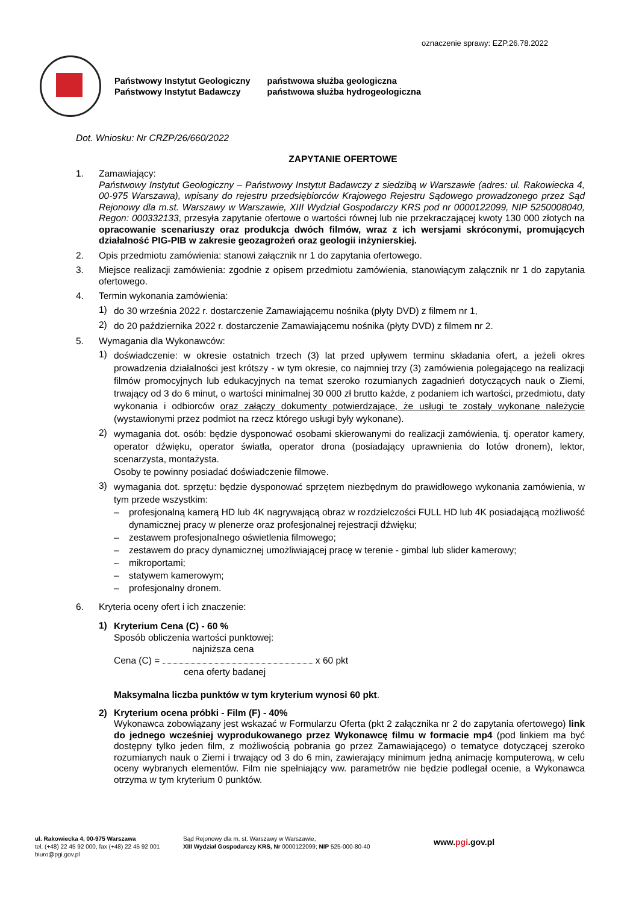oznaczenie sprawy: EZP.26.78.2022
Państwowy Instytut Geologiczny
Państwowy Instytut Badawczy
państwowa służba geologiczna
państwowa służba hydrogeologiczna
Dot. Wniosku: Nr CRZP/26/660/2022
ZAPYTANIE OFERTOWE
1. Zamawiający:
Państwowy Instytut Geologiczny – Państwowy Instytut Badawczy z siedzibą w Warszawie (adres: ul. Rakowiecka 4, 00-975 Warszawa), wpisany do rejestru przedsiębiorców Krajowego Rejestru Sądowego prowadzonego przez Sąd Rejonowy dla m.st. Warszawy w Warszawie, XIII Wydział Gospodarczy KRS pod nr 0000122099, NIP 5250008040, Regon: 000332133, przesyła zapytanie ofertowe o wartości równej lub nie przekraczającej kwoty 130 000 złotych na opracowanie scenariuszy oraz produkcja dwóch filmów, wraz z ich wersjami skróconymi, promujących działalność PIG-PIB w zakresie geozagrożeń oraz geologii inżynierskiej.
2. Opis przedmiotu zamówienia: stanowi załącznik nr 1 do zapytania ofertowego.
3. Miejsce realizacji zamówienia: zgodnie z opisem przedmiotu zamówienia, stanowiącym załącznik nr 1 do zapytania ofertowego.
4. Termin wykonania zamówienia:
1)
do 30 września 2022 r. dostarczenie Zamawiającemu nośnika (płyty DVD) z filmem nr 1,
2)
do 20 października 2022 r. dostarczenie Zamawiającemu nośnika (płyty DVD) z filmem nr 2.
5. Wymagania dla Wykonawców:
1)
doświadczenie: w okresie ostatnich trzech (3) lat przed upływem terminu składania ofert, a jeżeli okres prowadzenia działalności jest krótszy - w tym okresie, co najmniej trzy (3) zamówienia polegającego na realizacji filmów promocyjnych lub edukacyjnych na temat szeroko rozumianych zagadnień dotyczących nauk o Ziemi, trwający od 3 do 6 minut, o wartości minimalnej 30 000 zł brutto każde, z podaniem ich wartości, przedmiotu, daty wykonania i odbiorców oraz załączy dokumenty potwierdzające, że usługi te zostały wykonane należycie (wystawionymi przez podmiot na rzecz którego usługi były wykonane).
2)
wymagania dot. osób: będzie dysponować osobami skierowanymi do realizacji zamówienia, tj. operator kamery, operator dźwięku, operator światła, operator drona (posiadający uprawnienia do lotów dronem), lektor, scenarzysta, montażysta.
Osoby te powinny posiadać doświadczenie filmowe.
3)
wymagania dot. sprzętu: będzie dysponować sprzętem niezbędnym do prawidłowego wykonania zamówienia, w tym przede wszystkim:
– profesjonalną kamerą HD lub 4K nagrywającą obraz w rozdzielczości FULL HD lub 4K posiadającą możliwość dynamicznej pracy w plenerze oraz profesjonalnej rejestracji dźwięku;
– zestawem profesjonalnego oświetlenia filmowego;
– zestawem do pracy dynamicznej umożliwiającej pracę w terenie - gimbal lub slider kamerowy;
– mikroportami;
– statywem kamerowym;
– profesjonalny dronem.
6. Kryteria oceny ofert i ich znaczenie:
1)
Kryterium Cena (C) - 60 %
Sposób obliczenia wartości punktowej:
najniższa cena
Cena (C) = x 60 pkt
cena oferty badanej
Maksymalna liczba punktów w tym kryterium wynosi 60 pkt.
2)
Kryterium ocena próbki - Film (F) - 40%
Wykonawca zobowiązany jest wskazać w Formularzu Oferta (pkt 2 załącznika nr 2 do zapytania ofertowego) link do jednego wcześniej wyprodukowanego przez Wykonawcę filmu w formacie mp4 (pod linkiem ma być dostępny tylko jeden film, z możliwością pobrania go przez Zamawiającego) o tematyce dotyczącej szeroko rozumianych nauk o Ziemi i trwający od 3 do 6 min, zawierający minimum jedną animację komputerową, w celu oceny wybranych elementów. Film nie spełniający ww. parametrów nie będzie podlegał ocenie, a Wykonawca otrzyma w tym kryterium 0 punktów.
ul. Rakowiecka 4, 00-975 Warszawa
tel. (+48) 22 45 92 000, fax (+48) 22 45 92 001
biuro@pgi.gov.pl
Sąd Rejonowy dla m. st. Warszawy w Warszawie,
XIII Wydział Gospodarczy KRS, Nr 0000122099; NIP 525-000-80-40
www.pgi.gov.pl